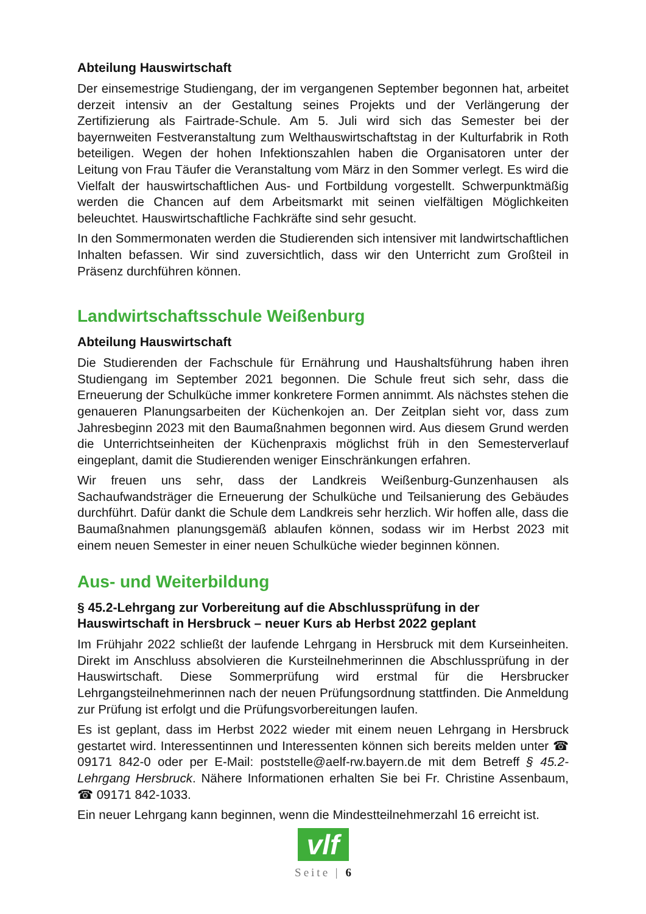Abteilung Hauswirtschaft
Der einsemestrige Studiengang, der im vergangenen September begonnen hat, arbeitet derzeit intensiv an der Gestaltung seines Projekts und der Verlängerung der Zertifizierung als Fairtrade-Schule. Am 5. Juli wird sich das Semester bei der bayernweiten Festveranstaltung zum Welthauswirtschaftstag in der Kulturfabrik in Roth beteiligen. Wegen der hohen Infektionszahlen haben die Organisatoren unter der Leitung von Frau Täufer die Veranstaltung vom März in den Sommer verlegt. Es wird die Vielfalt der hauswirtschaftlichen Aus- und Fortbildung vorgestellt. Schwerpunktmäßig werden die Chancen auf dem Arbeitsmarkt mit seinen vielfältigen Möglichkeiten beleuchtet. Hauswirtschaftliche Fachkräfte sind sehr gesucht.
In den Sommermonaten werden die Studierenden sich intensiver mit landwirtschaftlichen Inhalten befassen. Wir sind zuversichtlich, dass wir den Unterricht zum Großteil in Präsenz durchführen können.
Landwirtschaftsschule Weißenburg
Abteilung Hauswirtschaft
Die Studierenden der Fachschule für Ernährung und Haushaltsführung haben ihren Studiengang im September 2021 begonnen. Die Schule freut sich sehr, dass die Erneuerung der Schulküche immer konkretere Formen annimmt. Als nächstes stehen die genaueren Planungsarbeiten der Küchenkojen an. Der Zeitplan sieht vor, dass zum Jahresbeginn 2023 mit den Baumaßnahmen begonnen wird. Aus diesem Grund werden die Unterrichtseinheiten der Küchenpraxis möglichst früh in den Semesterverlauf eingeplant, damit die Studierenden weniger Einschränkungen erfahren.
Wir freuen uns sehr, dass der Landkreis Weißenburg-Gunzenhausen als Sachaufwandsträger die Erneuerung der Schulküche und Teilsanierung des Gebäudes durchführt. Dafür dankt die Schule dem Landkreis sehr herzlich. Wir hoffen alle, dass die Baumaßnahmen planungsgemäß ablaufen können, sodass wir im Herbst 2023 mit einem neuen Semester in einer neuen Schulküche wieder beginnen können.
Aus- und Weiterbildung
§ 45.2-Lehrgang zur Vorbereitung auf die Abschlussprüfung in der Hauswirtschaft in Hersbruck – neuer Kurs ab Herbst 2022 geplant
Im Frühjahr 2022 schließt der laufende Lehrgang in Hersbruck mit dem Kurseinheiten. Direkt im Anschluss absolvieren die Kursteilnehmerinnen die Abschlussprüfung in der Hauswirtschaft. Diese Sommerprüfung wird erstmal für die Hersbrucker Lehrgangsteilnehmerinnen nach der neuen Prüfungsordnung stattfinden. Die Anmeldung zur Prüfung ist erfolgt und die Prüfungsvorbereitungen laufen.
Es ist geplant, dass im Herbst 2022 wieder mit einem neuen Lehrgang in Hersbruck gestartet wird. Interessentinnen und Interessenten können sich bereits melden unter ☎ 09171 842-0 oder per E-Mail: poststelle@aelf-rw.bayern.de mit dem Betreff § 45.2-Lehrgang Hersbruck. Nähere Informationen erhalten Sie bei Fr. Christine Assenbaum, ☎ 09171 842-1033.
Ein neuer Lehrgang kann beginnen, wenn die Mindestteilnehmerzahl 16 erreicht ist.
vlf
Seite | 6